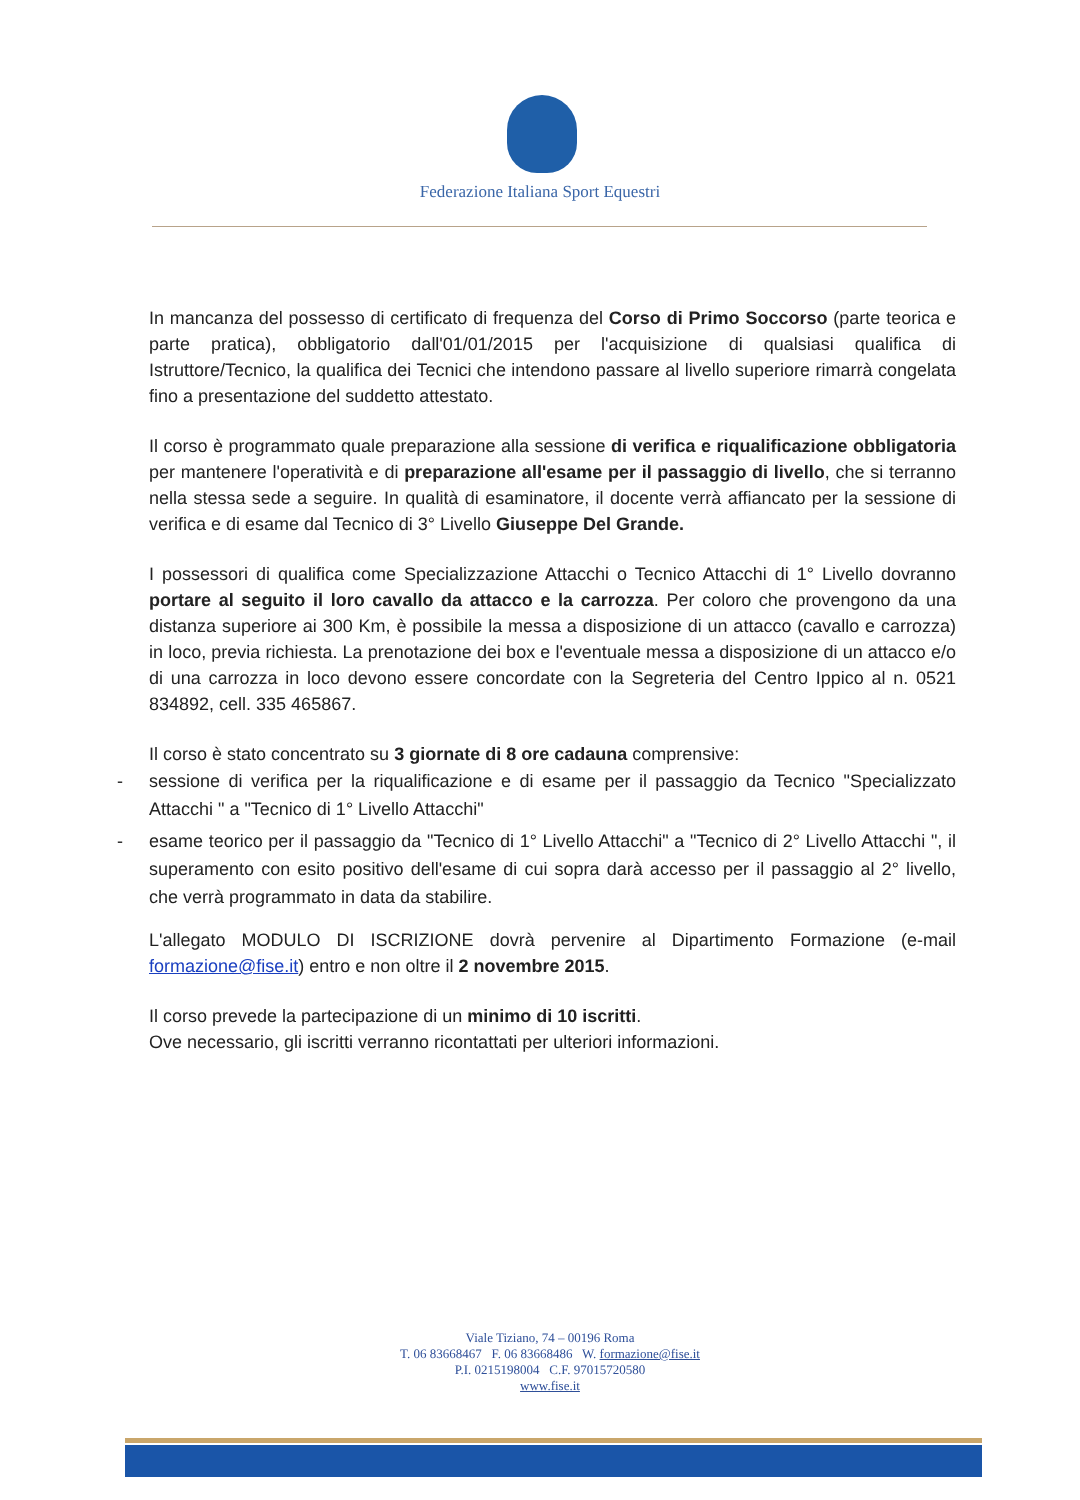Federazione Italiana Sport Equestri
In mancanza del possesso di certificato di frequenza del Corso di Primo Soccorso (parte teorica e parte pratica), obbligatorio dall'01/01/2015 per l'acquisizione di qualsiasi qualifica di Istruttore/Tecnico, la qualifica dei Tecnici che intendono passare al livello superiore rimarrà congelata fino a presentazione del suddetto attestato.
Il corso è programmato quale preparazione alla sessione di verifica e riqualificazione obbligatoria per mantenere l'operatività e di preparazione all'esame per il passaggio di livello, che si terranno nella stessa sede a seguire. In qualità di esaminatore, il docente verrà affiancato per la sessione di verifica e di esame dal Tecnico di 3° Livello Giuseppe Del Grande.
I possessori di qualifica come Specializzazione Attacchi o Tecnico Attacchi di 1° Livello dovranno portare al seguito il loro cavallo da attacco e la carrozza. Per coloro che provengono da una distanza superiore ai 300 Km, è possibile la messa a disposizione di un attacco (cavallo e carrozza) in loco, previa richiesta. La prenotazione dei box e l'eventuale messa a disposizione di un attacco e/o di una carrozza in loco devono essere concordate con la Segreteria del Centro Ippico al n. 0521 834892, cell. 335 465867.
Il corso è stato concentrato su 3 giornate di 8 ore cadauna comprensive:
- sessione di verifica per la riqualificazione e di esame per il passaggio da Tecnico "Specializzato Attacchi " a "Tecnico di 1° Livello Attacchi"
- esame teorico per il passaggio da "Tecnico di 1° Livello Attacchi" a "Tecnico di 2° Livello Attacchi ", il superamento con esito positivo dell'esame di cui sopra darà accesso per il passaggio al 2° livello, che verrà programmato in data da stabilire.
L'allegato MODULO DI ISCRIZIONE dovrà pervenire al Dipartimento Formazione (e-mail formazione@fise.it) entro e non oltre il 2 novembre 2015.
Il corso prevede la partecipazione di un minimo di 10 iscritti.
Ove necessario, gli iscritti verranno ricontattati per ulteriori informazioni.
Viale Tiziano, 74 – 00196 Roma
T. 06 83668467 F. 06 83668486 W. formazione@fise.it
P.I. 0215198004 C.F. 97015720580
www.fise.it